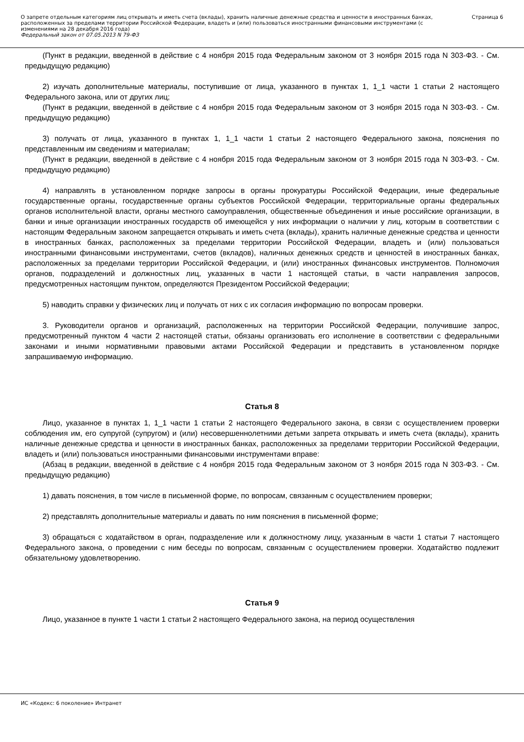О запрете отдельным категориям лиц открывать и иметь счета (вклады), хранить наличные денежные средства и ценности в иностранных банках, расположенных за пределами территории Российской Федерации, владеть и (или) пользоваться иностранными финансовыми инструментами (с изменениями на 28 декабря 2016 года)
Федеральный закон от 07.05.2013 N 79-ФЗ
Страница 6
(Пункт в редакции, введенной в действие с 4 ноября 2015 года Федеральным законом от 3 ноября 2015 года N 303-ФЗ. - См. предыдущую редакцию)
2) изучать дополнительные материалы, поступившие от лица, указанного в пунктах 1, 1_1 части 1 статьи 2 настоящего Федерального закона, или от других лиц;
(Пункт в редакции, введенной в действие с 4 ноября 2015 года Федеральным законом от 3 ноября 2015 года N 303-ФЗ. - См. предыдущую редакцию)
3) получать от лица, указанного в пунктах 1, 1_1 части 1 статьи 2 настоящего Федерального закона, пояснения по представленным им сведениям и материалам;
(Пункт в редакции, введенной в действие с 4 ноября 2015 года Федеральным законом от 3 ноября 2015 года N 303-ФЗ. - См. предыдущую редакцию)
4) направлять в установленном порядке запросы в органы прокуратуры Российской Федерации, иные федеральные государственные органы, государственные органы субъектов Российской Федерации, территориальные органы федеральных органов исполнительной власти, органы местного самоуправления, общественные объединения и иные российские организации, в банки и иные организации иностранных государств об имеющейся у них информации о наличии у лиц, которым в соответствии с настоящим Федеральным законом запрещается открывать и иметь счета (вклады), хранить наличные денежные средства и ценности в иностранных банках, расположенных за пределами территории Российской Федерации, владеть и (или) пользоваться иностранными финансовыми инструментами, счетов (вкладов), наличных денежных средств и ценностей в иностранных банках, расположенных за пределами территории Российской Федерации, и (или) иностранных финансовых инструментов. Полномочия органов, подразделений и должностных лиц, указанных в части 1 настоящей статьи, в части направления запросов, предусмотренных настоящим пунктом, определяются Президентом Российской Федерации;
5) наводить справки у физических лиц и получать от них с их согласия информацию по вопросам проверки.
3. Руководители органов и организаций, расположенных на территории Российской Федерации, получившие запрос, предусмотренный пунктом 4 части 2 настоящей статьи, обязаны организовать его исполнение в соответствии с федеральными законами и иными нормативными правовыми актами Российской Федерации и представить в установленном порядке запрашиваемую информацию.
Статья 8
Лицо, указанное в пунктах 1, 1_1 части 1 статьи 2 настоящего Федерального закона, в связи с осуществлением проверки соблюдения им, его супругой (супругом) и (или) несовершеннолетними детьми запрета открывать и иметь счета (вклады), хранить наличные денежные средства и ценности в иностранных банках, расположенных за пределами территории Российской Федерации, владеть и (или) пользоваться иностранными финансовыми инструментами вправе:
(Абзац в редакции, введенной в действие с 4 ноября 2015 года Федеральным законом от 3 ноября 2015 года N 303-ФЗ. - См. предыдущую редакцию)
1) давать пояснения, в том числе в письменной форме, по вопросам, связанным с осуществлением проверки;
2) представлять дополнительные материалы и давать по ним пояснения в письменной форме;
3) обращаться с ходатайством в орган, подразделение или к должностному лицу, указанным в части 1 статьи 7 настоящего Федерального закона, о проведении с ним беседы по вопросам, связанным с осуществлением проверки. Ходатайство подлежит обязательному удовлетворению.
Статья 9
Лицо, указанное в пункте 1 части 1 статьи 2 настоящего Федерального закона, на период осуществления
ИС «Кодекс: 6 поколение» Интранет